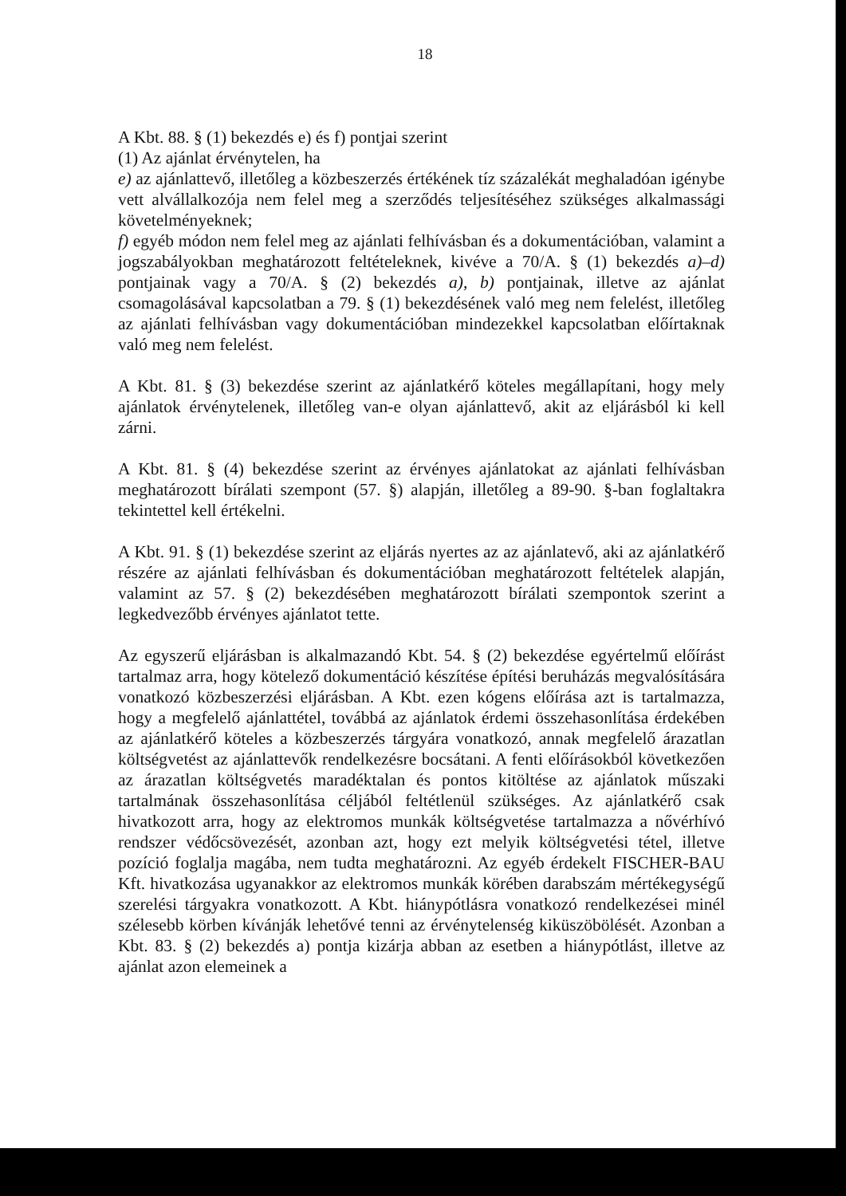18
A Kbt. 88. § (1) bekezdés e) és f) pontjai szerint
(1) Az ajánlat érvénytelen, ha
e) az ajánlattevő, illetőleg a közbeszerzés értékének tíz százalékát meghaladóan igénybe vett alvállalkozója nem felel meg a szerződés teljesítéséhez szükséges alkalmassági követelményeknek;
f) egyéb módon nem felel meg az ajánlati felhívásban és a dokumentációban, valamint a jogszabályokban meghatározott feltételeknek, kivéve a 70/A. § (1) bekezdés a)–d) pontjainak vagy a 70/A. § (2) bekezdés a), b) pontjainak, illetve az ajánlat csomagolásával kapcsolatban a 79. § (1) bekezdésének való meg nem felelést, illetőleg az ajánlati felhívásban vagy dokumentációban mindezekkel kapcsolatban előírtaknak való meg nem felelést.
A Kbt. 81. § (3) bekezdése szerint az ajánlatkérő köteles megállapítani, hogy mely ajánlatok érvénytelenek, illetőleg van-e olyan ajánlattevő, akit az eljárásból ki kell zárni.
A Kbt. 81. § (4) bekezdése szerint az érvényes ajánlatokat az ajánlati felhívásban meghatározott bírálati szempont (57. §) alapján, illetőleg a 89-90. §-ban foglaltakra tekintettel kell értékelni.
A Kbt. 91. § (1) bekezdése szerint az eljárás nyertes az az ajánlatevő, aki az ajánlatkérő részére az ajánlati felhívásban és dokumentációban meghatározott feltételek alapján, valamint az 57. § (2) bekezdésében meghatározott bírálati szempontok szerint a legkedvezőbb érvényes ajánlatot tette.
Az egyszerű eljárásban is alkalmazandó Kbt. 54. § (2) bekezdése egyértelmű előírást tartalmaz arra, hogy kötelező dokumentáció készítése építési beruházás megvalósítására vonatkozó közbeszerzési eljárásban. A Kbt. ezen kógens előírása azt is tartalmazza, hogy a megfelelő ajánlattétel, továbbá az ajánlatok érdemi összehasonlítása érdekében az ajánlatkérő köteles a közbeszerzés tárgyára vonatkozó, annak megfelelő árazatlan költségvetést az ajánlattevők rendelkezésre bocsátani. A fenti előírásokból következően az árazatlan költségvetés maradéktalan és pontos kitöltése az ajánlatok műszaki tartalmának összehasonlítása céljából feltétlenül szükséges. Az ajánlatkérő csak hivatkozott arra, hogy az elektromos munkák költségvetése tartalmazza a nővérhívó rendszer védőcsövezését, azonban azt, hogy ezt melyik költségvetési tétel, illetve pozíció foglalja magába, nem tudta meghatározni. Az egyéb érdekelt FISCHER-BAU Kft. hivatkozása ugyanakkor az elektromos munkák körében darabszám mértékegységű szerelési tárgyakra vonatkozott. A Kbt. hiánypótlásra vonatkozó rendelkezései minél szélesebb körben kívánják lehetővé tenni az érvénytelenség kiküszöbölését. Azonban a Kbt. 83. § (2) bekezdés a) pontja kizárja abban az esetben a hiánypótlást, illetve az ajánlat azon elemeinek a